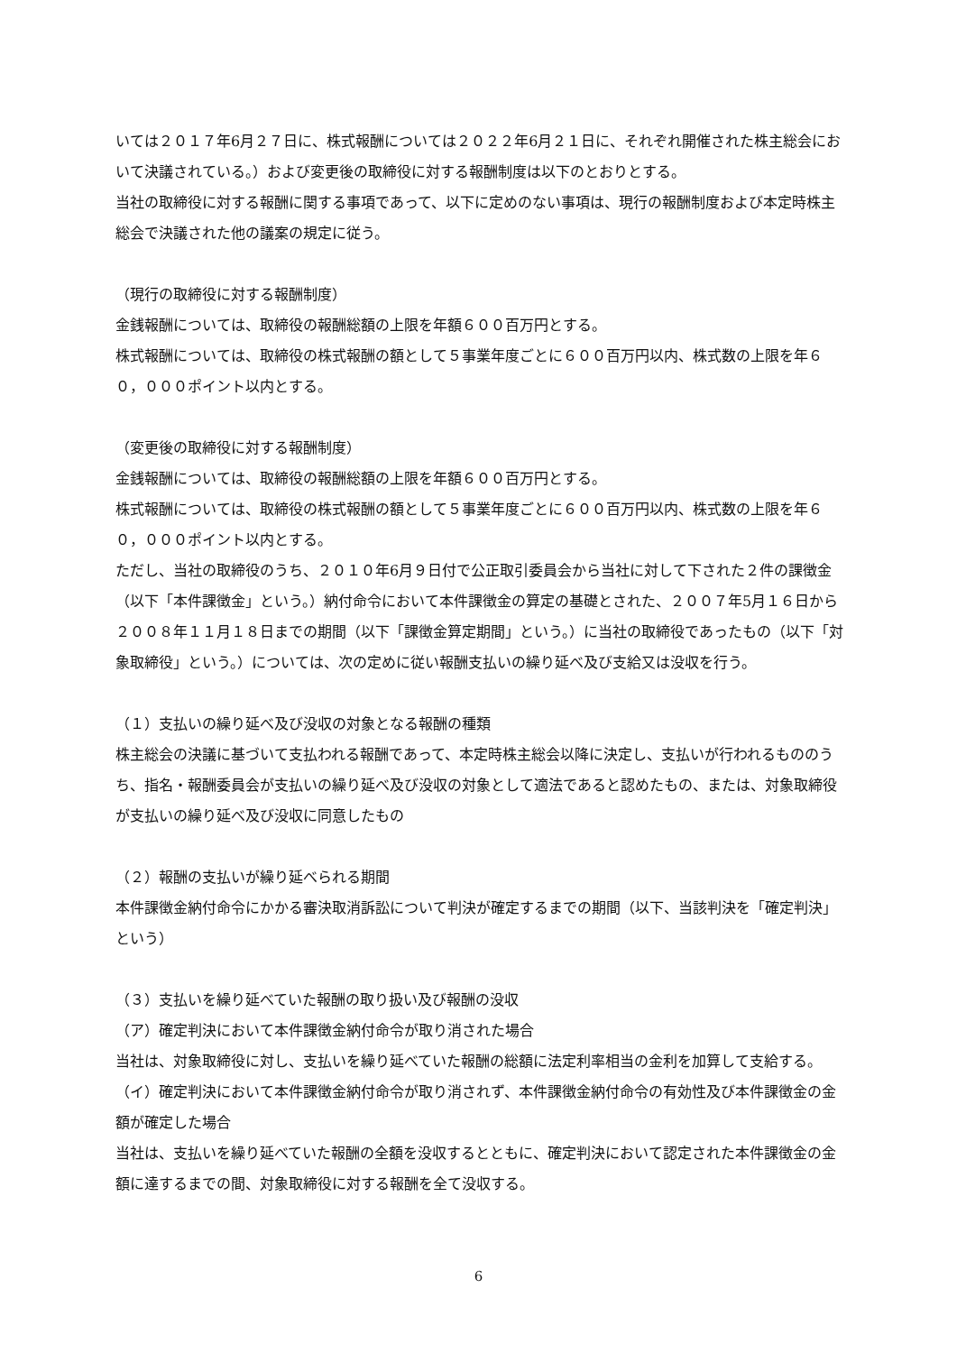いては２０１７年6月２７日に、株式報酬については２０２２年6月２１日に、それぞれ開催された株主総会において決議されている。）および変更後の取締役に対する報酬制度は以下のとおりとする。
当社の取締役に対する報酬に関する事項であって、以下に定めのない事項は、現行の報酬制度および本定時株主総会で決議された他の議案の規定に従う。
（現行の取締役に対する報酬制度）
金銭報酬については、取締役の報酬総額の上限を年額６００百万円とする。
株式報酬については、取締役の株式報酬の額として５事業年度ごとに６００百万円以内、株式数の上限を年６０，０００ポイント以内とする。
（変更後の取締役に対する報酬制度）
金銭報酬については、取締役の報酬総額の上限を年額６００百万円とする。
株式報酬については、取締役の株式報酬の額として５事業年度ごとに６００百万円以内、株式数の上限を年６０，０００ポイント以内とする。
ただし、当社の取締役のうち、２０１０年6月９日付で公正取引委員会から当社に対して下された２件の課徴金（以下「本件課徴金」という。）納付命令において本件課徴金の算定の基礎とされた、２００７年5月１６日から２００８年１１月１８日までの期間（以下「課徴金算定期間」という。）に当社の取締役であったもの（以下「対象取締役」という。）については、次の定めに従い報酬支払いの繰り延べ及び支給又は没収を行う。
（１）支払いの繰り延べ及び没収の対象となる報酬の種類
株主総会の決議に基づいて支払われる報酬であって、本定時株主総会以降に決定し、支払いが行われるもののうち、指名・報酬委員会が支払いの繰り延べ及び没収の対象として適法であると認めたもの、または、対象取締役が支払いの繰り延べ及び没収に同意したもの
（２）報酬の支払いが繰り延べられる期間
本件課徴金納付命令にかかる審決取消訴訟について判決が確定するまでの期間（以下、当該判決を「確定判決」という）
（３）支払いを繰り延べていた報酬の取り扱い及び報酬の没収
（ア）確定判決において本件課徴金納付命令が取り消された場合
当社は、対象取締役に対し、支払いを繰り延べていた報酬の総額に法定利率相当の金利を加算して支給する。
（イ）確定判決において本件課徴金納付命令が取り消されず、本件課徴金納付命令の有効性及び本件課徴金の金額が確定した場合
当社は、支払いを繰り延べていた報酬の全額を没収するとともに、確定判決において認定された本件課徴金の金額に達するまでの間、対象取締役に対する報酬を全て没収する。
6